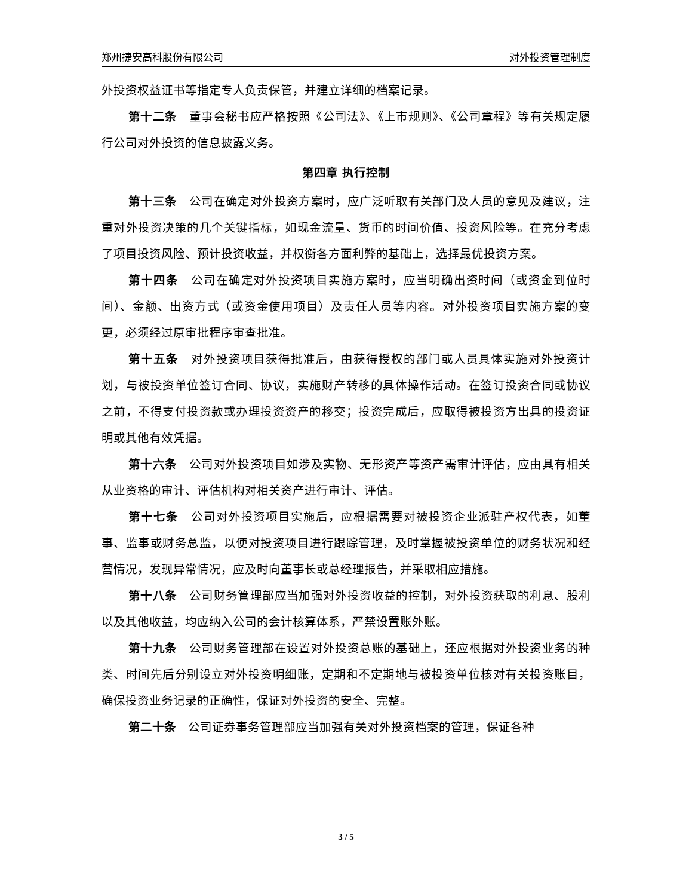郑州捷安高科股份有限公司 对外投资管理制度
外投资权益证书等指定专人负责保管，并建立详细的档案记录。
第十二条　董事会秘书应严格按照《公司法》、《上市规则》、《公司章程》等有关规定履行公司对外投资的信息披露义务。
第四章 执行控制
第十三条　公司在确定对外投资方案时，应广泛听取有关部门及人员的意见及建议，注重对外投资决策的几个关键指标，如现金流量、货币的时间价值、投资风险等。在充分考虑了项目投资风险、预计投资收益，并权衡各方面利弊的基础上，选择最优投资方案。
第十四条　公司在确定对外投资项目实施方案时，应当明确出资时间（或资金到位时间）、金额、出资方式（或资金使用项目）及责任人员等内容。对外投资项目实施方案的变更，必须经过原审批程序审查批准。
第十五条　对外投资项目获得批准后，由获得授权的部门或人员具体实施对外投资计划，与被投资单位签订合同、协议，实施财产转移的具体操作活动。在签订投资合同或协议之前，不得支付投资款或办理投资资产的移交；投资完成后，应取得被投资方出具的投资证明或其他有效凭据。
第十六条　公司对外投资项目如涉及实物、无形资产等资产需审计评估，应由具有相关从业资格的审计、评估机构对相关资产进行审计、评估。
第十七条　公司对外投资项目实施后，应根据需要对被投资企业派驻产权代表，如董事、监事或财务总监，以便对投资项目进行跟踪管理，及时掌握被投资单位的财务状况和经营情况，发现异常情况，应及时向董事长或总经理报告，并采取相应措施。
第十八条　公司财务管理部应当加强对外投资收益的控制，对外投资获取的利息、股利以及其他收益，均应纳入公司的会计核算体系，严禁设置账外账。
第十九条　公司财务管理部在设置对外投资总账的基础上，还应根据对外投资业务的种类、时间先后分别设立对外投资明细账，定期和不定期地与被投资单位核对有关投资账目，确保投资业务记录的正确性，保证对外投资的安全、完整。
第二十条　公司证券事务管理部应当加强有关对外投资档案的管理，保证各种
3 / 5